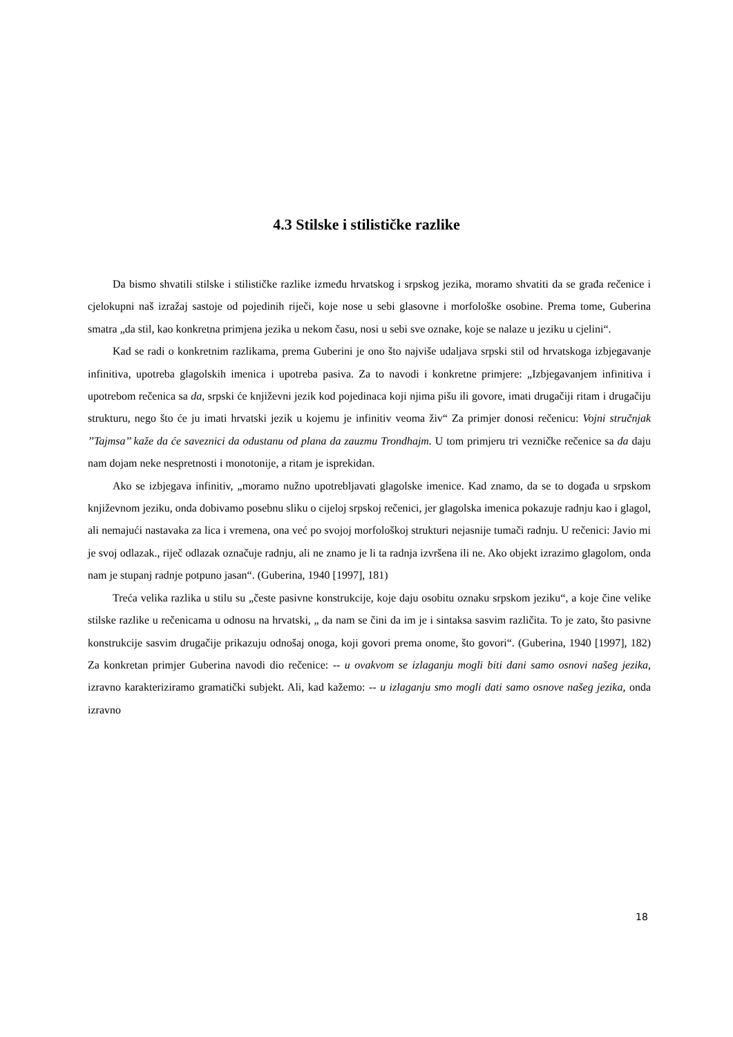4.3 Stilske i stilističke razlike
Da bismo shvatili stilske i stilističke razlike između hrvatskog i srpskog jezika, moramo shvatiti da se građa rečenice i cjelokupni naš izražaj sastoje od pojedinih riječi, koje nose u sebi glasovne i morfološke osobine. Prema tome, Guberina smatra „da stil, kao konkretna primjena jezika u nekom času, nosi u sebi sve oznake, koje se nalaze u jeziku u cjelini“.
Kad se radi o konkretnim razlikama, prema Guberini je ono što najviše udaljava srpski stil od hrvatskoga izbjegavanje infinitiva, upotreba glagolskih imenica i upotreba pasiva. Za to navodi i konkretne primjere: „Izbjegavanjem infinitiva i upotrebom rečenica sa da, srpski će književni jezik kod pojedinaca koji njima pišu ili govore, imati drugačiji ritam i drugačiju strukturu, nego što će ju imati hrvatski jezik u kojemu je infinitiv veoma živ“ Za primjer donosi rečenicu: Vojni stručnjak ’’Tajmsa’’ kaže da će saveznici da odustanu od plana da zauzmu Trondhajm. U tom primjeru tri vezničke rečenice sa da daju nam dojam neke nespretnosti i monotonije, a ritam je isprekidan.
Ako se izbjegava infinitiv, „moramo nužno upotrebljavati glagolske imenice. Kad znamo, da se to događa u srpskom književnom jeziku, onda dobivamo posebnu sliku o cijeloj srpskoj rečenici, jer glagolska imenica pokazuje radnju kao i glagol, ali nemajući nastavaka za lica i vremena, ona već po svojoj morfološkoj strukturi nejasnije tumači radnju. U rečenici: Javio mi je svoj odlazak., riječ odlazak označuje radnju, ali ne znamo je li ta radnja izvršena ili ne. Ako objekt izrazimo glagolom, onda nam je stupanj radnje potpuno jasan“. (Guberina, 1940 [1997], 181)
Treća velika razlika u stilu su „česte pasivne konstrukcije, koje daju osobitu oznaku srpskom jeziku“, a koje čine velike stilske razlike u rečenicama u odnosu na hrvatski, „ da nam se čini da im je i sintaksa sasvim različita. To je zato, što pasivne konstrukcije sasvim drugačije prikazuju odnošaj onoga, koji govori prema onome, što govori“. (Guberina, 1940 [1997], 182) Za konkretan primjer Guberina navodi dio rečenice: -- u ovakvom se izlaganju mogli biti dani samo osnovi našeg jezika, izravno karakteriziramo gramatički subjekt. Ali, kad kažemo: -- u izlaganju smo mogli dati samo osnove našeg jezika, onda izravno
18